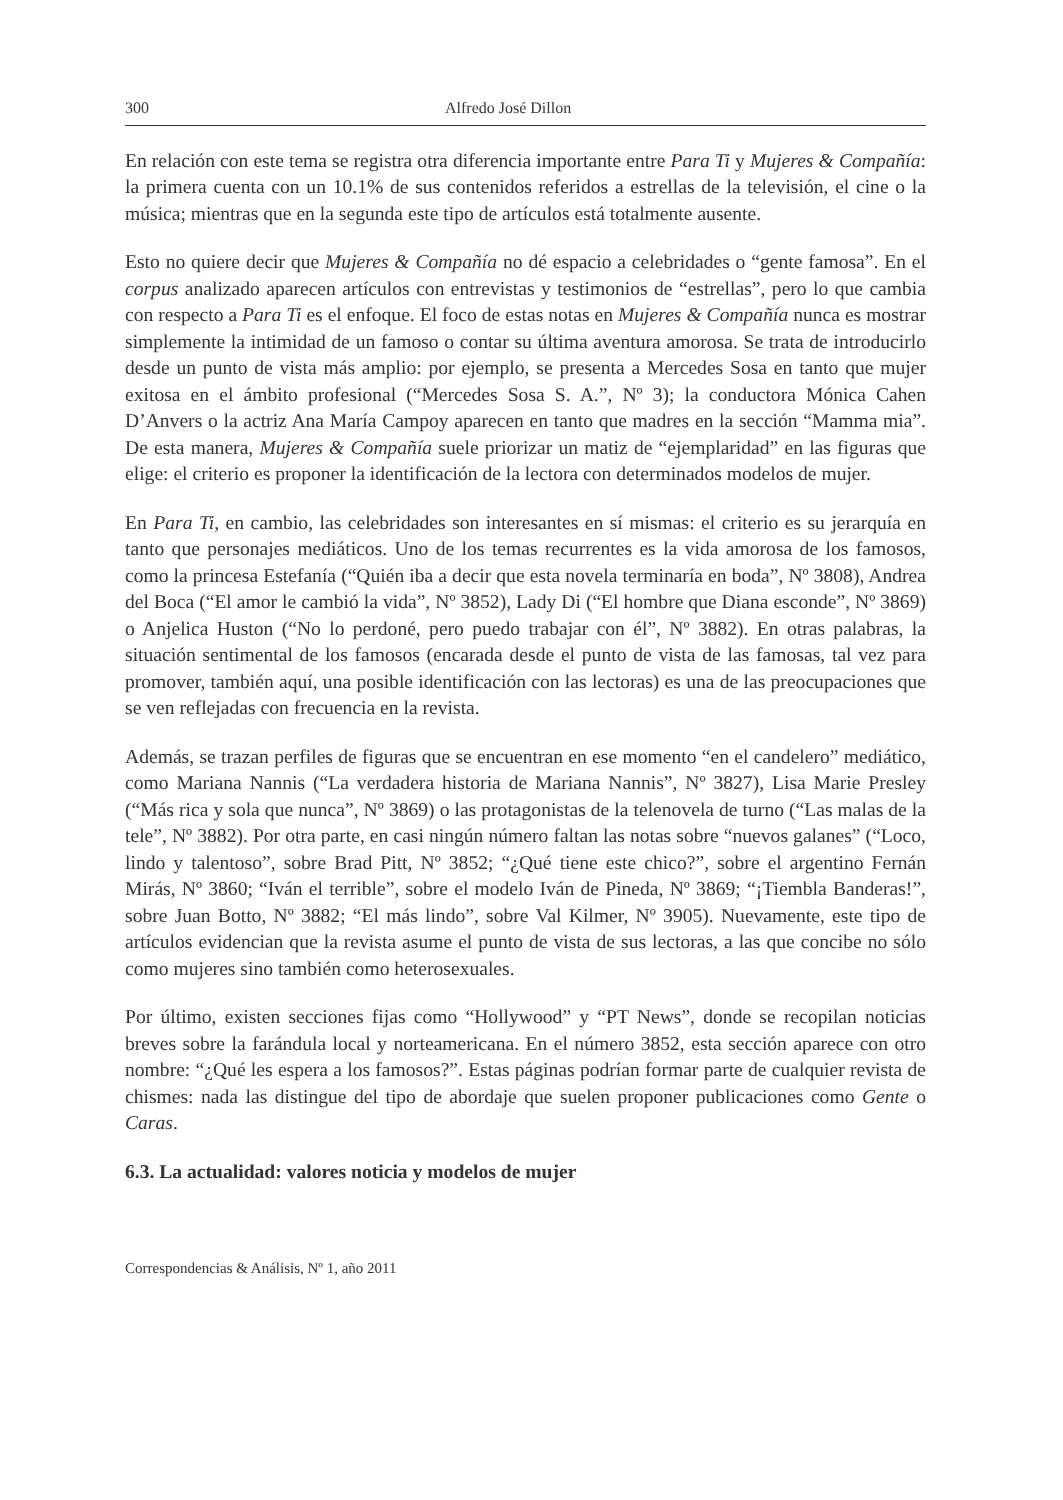300 Alfredo José Dillon
En relación con este tema se registra otra diferencia importante entre Para Ti y Mujeres & Compañía: la primera cuenta con un 10.1% de sus contenidos referidos a estrellas de la televisión, el cine o la música; mientras que en la segunda este tipo de artículos está totalmente ausente.
Esto no quiere decir que Mujeres & Compañía no dé espacio a celebridades o “gente famosa”. En el corpus analizado aparecen artículos con entrevistas y testimonios de “estrellas”, pero lo que cambia con respecto a Para Ti es el enfoque. El foco de estas notas en Mujeres & Compañía nunca es mostrar simplemente la intimidad de un famoso o contar su última aventura amorosa. Se trata de introducirlo desde un punto de vista más amplio: por ejemplo, se presenta a Mercedes Sosa en tanto que mujer exitosa en el ámbito profesional (“Mercedes Sosa S. A.”, Nº 3); la conductora Mónica Cahen D’Anvers o la actriz Ana María Campoy aparecen en tanto que madres en la sección “Mamma mia”. De esta manera, Mujeres & Compañía suele priorizar un matiz de “ejemplaridad” en las figuras que elige: el criterio es proponer la identificación de la lectora con determinados modelos de mujer.
En Para Ti, en cambio, las celebridades son interesantes en sí mismas: el criterio es su jerarquía en tanto que personajes mediáticos. Uno de los temas recurrentes es la vida amorosa de los famosos, como la princesa Estefanía (“Quién iba a decir que esta novela terminaría en boda”, Nº 3808), Andrea del Boca (“El amor le cambió la vida”, Nº 3852), Lady Di (“El hombre que Diana esconde”, Nº 3869) o Anjelica Huston (“No lo perdoné, pero puedo trabajar con él”, Nº 3882). En otras palabras, la situación sentimental de los famosos (encarada desde el punto de vista de las famosas, tal vez para promover, también aquí, una posible identificación con las lectoras) es una de las preocupaciones que se ven reflejadas con frecuencia en la revista.
Además, se trazan perfiles de figuras que se encuentran en ese momento “en el candelero” mediático, como Mariana Nannis (“La verdadera historia de Mariana Nannis”, Nº 3827), Lisa Marie Presley (“Más rica y sola que nunca”, Nº 3869) o las protagonistas de la telenovela de turno (“Las malas de la tele”, Nº 3882). Por otra parte, en casi ningún número faltan las notas sobre “nuevos galanes” (“Loco, lindo y talentoso”, sobre Brad Pitt, Nº 3852; “¿Qué tiene este chico?”, sobre el argentino Fernán Mirás, Nº 3860; “Iván el terrible”, sobre el modelo Iván de Pineda, Nº 3869; “¡Tiembla Banderas!”, sobre Juan Botto, Nº 3882; “El más lindo”, sobre Val Kilmer, Nº 3905). Nuevamente, este tipo de artículos evidencian que la revista asume el punto de vista de sus lectoras, a las que concibe no sólo como mujeres sino también como heterosexuales.
Por último, existen secciones fijas como “Hollywood” y “PT News”, donde se recopilan noticias breves sobre la farándula local y norteamericana. En el número 3852, esta sección aparece con otro nombre: “¿Qué les espera a los famosos?”. Estas páginas podrían formar parte de cualquier revista de chismes: nada las distingue del tipo de abordaje que suelen proponer publicaciones como Gente o Caras.
6.3. La actualidad: valores noticia y modelos de mujer
Correspondencias & Análisis, Nº 1, año 2011